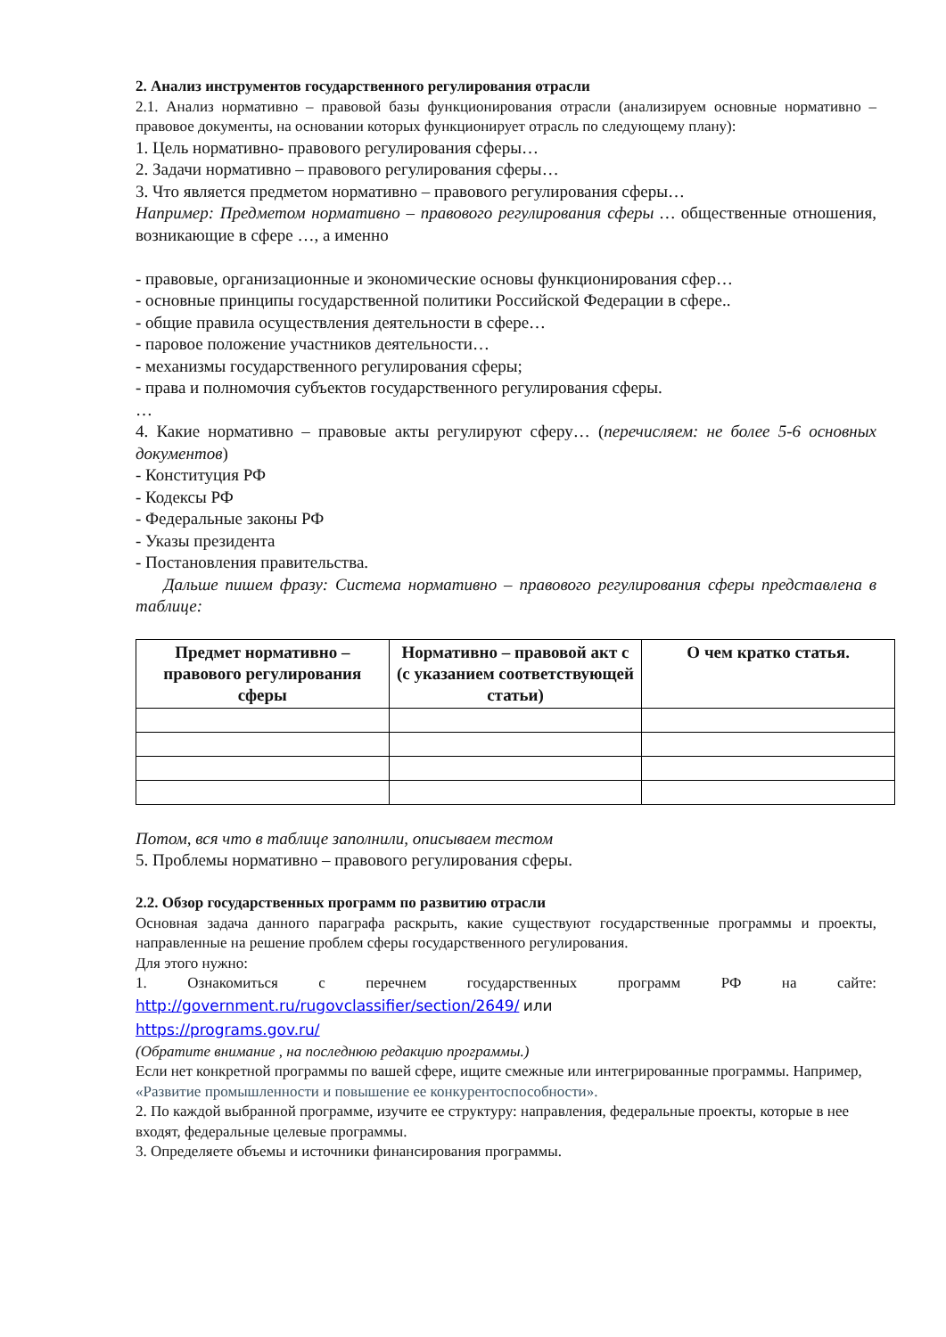2. Анализ инструментов государственного регулирования отрасли
2.1. Анализ нормативно – правовой базы функционирования отрасли (анализируем основные нормативно – правовое документы, на основании которых функционирует отрасль по следующему плану):
1. Цель нормативно- правового регулирования сферы…
2. Задачи нормативно – правового регулирования сферы…
3. Что является предметом нормативно – правового регулирования сферы…
Например: Предметом нормативно – правового регулирования сферы … общественные отношения, возникающие в сфере …, а именно
- правовые, организационные и экономические основы функционирования сфер…
- основные принципы государственной политики Российской Федерации в сфере..
- общие правила осуществления деятельности в сфере…
- паровое положение участников деятельности…
- механизмы государственного регулирования сферы;
- права и полномочия субъектов государственного регулирования сферы.
…
4. Какие нормативно – правовые акты регулируют сферу… (перечисляем: не более 5-6 основных документов)
- Конституция РФ
- Кодексы РФ
- Федеральные законы РФ
- Указы президента
- Постановления правительства.
Дальше пишем фразу: Система нормативно – правового регулирования сферы представлена в таблице:
| Предмет нормативно – правового регулирования сферы | Нормативно – правовой акт с (с указанием соответствующей статьи) | О чем кратко статья. |
| --- | --- | --- |
Потом, вся что в таблице заполнили, описываем тестом
5. Проблемы нормативно – правового регулирования сферы.
2.2. Обзор государственных программ по развитию отрасли
Основная задача данного параграфа раскрыть, какие существуют государственные программы и проекты, направленные на решение проблем сферы государственного регулирования.
Для этого нужно:
1. Ознакомиться с перечнем государственных программ РФ на сайте:
http://government.ru/rugovclassifier/section/2649/ или
https://programs.gov.ru/
(Обратите внимание , на последнюю редакцию программы.)
Если нет конкретной программы по вашей сфере, ищите смежные или интегрированные программы. Например, «Развитие промышленности и повышение ее конкурентоспособности».
2. По каждой выбранной программе, изучите ее структуру: направления, федеральные проекты, которые в нее входят, федеральные целевые программы.
3. Определяете объемы и источники финансирования программы.